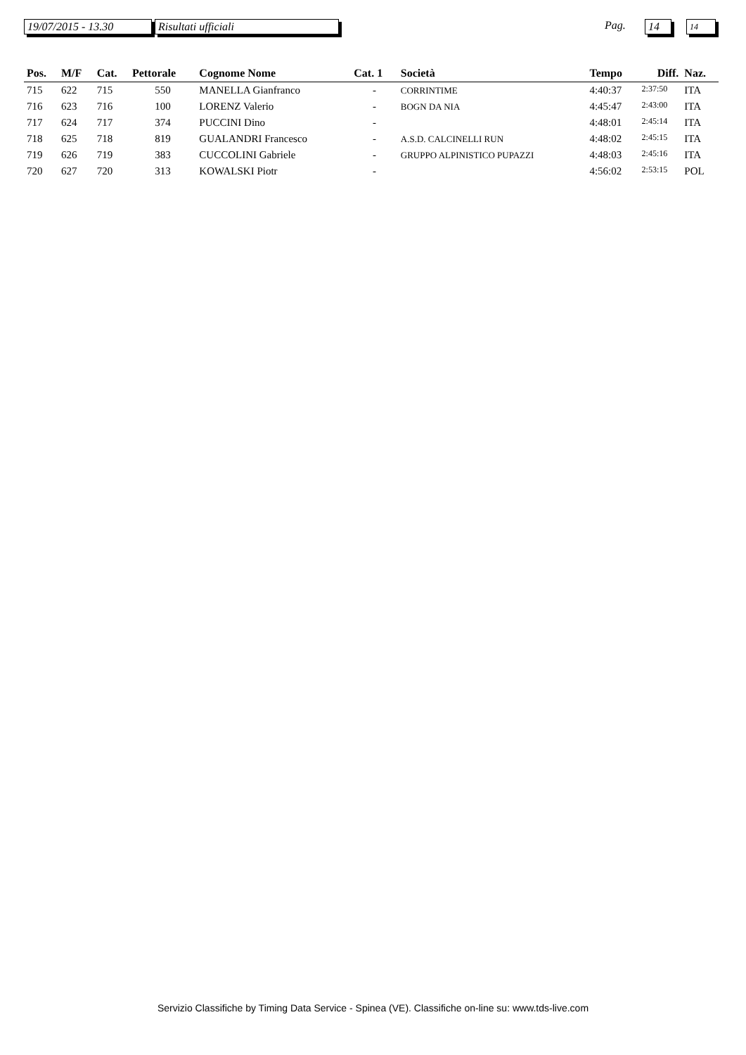19/07/2015 - 13.30 Risultati ufficiali Pag. 14 14
| Pos. | M/F | Cat. | Pettorale | Cognome Nome | Cat. 1 | Società | Tempo | Diff. | Naz. |
| --- | --- | --- | --- | --- | --- | --- | --- | --- | --- |
| 715 | 622 | 715 | 550 | MANELLA Gianfranco | - | CORRINTIME | 4:40:37 | 2:37:50 | ITA |
| 716 | 623 | 716 | 100 | LORENZ Valerio | - | BOGN DA NIA | 4:45:47 | 2:43:00 | ITA |
| 717 | 624 | 717 | 374 | PUCCINI Dino | - | | 4:48:01 | 2:45:14 | ITA |
| 718 | 625 | 718 | 819 | GUALANDRI Francesco | - | A.S.D. CALCINELLI RUN | 4:48:02 | 2:45:15 | ITA |
| 719 | 626 | 719 | 383 | CUCCOLINI Gabriele | - | GRUPPO ALPINISTICO PUPAZZI | 4:48:03 | 2:45:16 | ITA |
| 720 | 627 | 720 | 313 | KOWALSKI Piotr | - | | 4:56:02 | 2:53:15 | POL |
Servizio Classifiche by Timing Data Service - Spinea (VE). Classifiche on-line su: www.tds-live.com